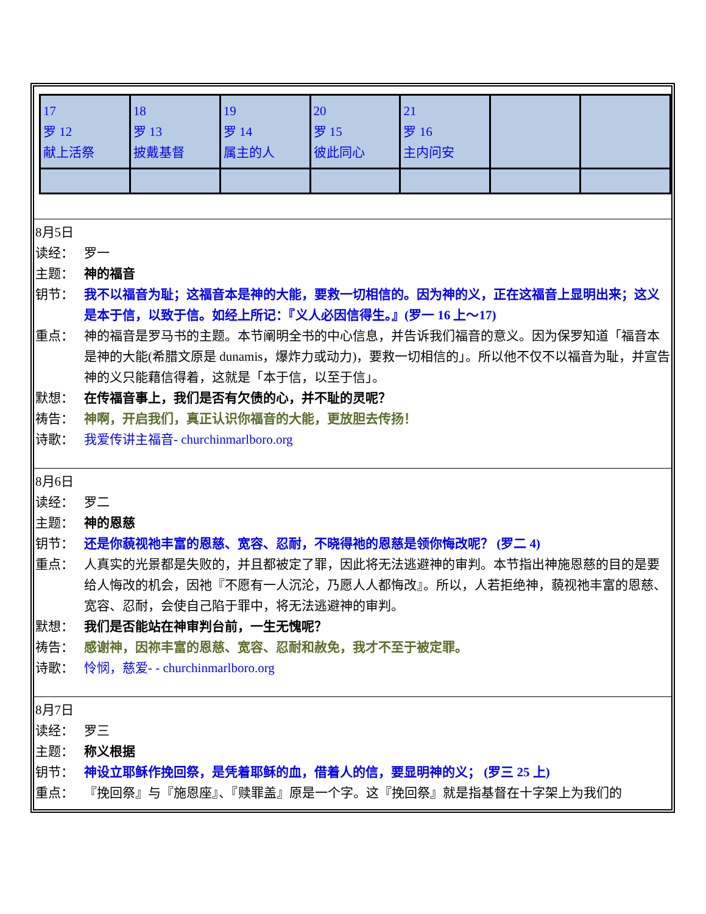| 17 罗 12 献上活祭 | 18 罗 13 披戴基督 | 19 罗 14 属主的人 | 20 罗 15 彼此同心 | 21 罗 16 主内问安 | | |
8月5日
读经： 罗一
主题： 神的福音
钥节： 我不以福音为耻；这福音本是神的大能，要救一切相信的。因为神的义，正在这福音上显明出来；这义是本于信，以致于信。如经上所记：『义人必因信得生。』(罗一 16 上～17)
重点： 神的福音是罗马书的主题。本节阐明全书的中心信息，并告诉我们福音的意义。因为保罗知道「福音本是神的大能(希腊文原是 dunamis，爆炸力或动力)，要救一切相信的」。所以他不仅不以福音为耻，并宣告神的义只能藉信得着，这就是「本于信，以至于信」。
默想： 在传福音事上，我们是否有欠债的心，并不耻的灵呢？
祷告： 神啊，开启我们，真正认识你福音的大能，更放胆去传扬！
诗歌： 我爱传讲主福音- churchinmarlboro.org
8月6日
读经： 罗二
主题： 神的恩慈
钥节： 还是你藐视祂丰富的恩慈、宽容、忍耐，不晓得祂的恩慈是领你悔改呢？ (罗二 4)
重点： 人真实的光景都是失败的，并且都被定了罪，因此将无法逃避神的审判。本节指出神施恩慈的目的是要给人悔改的机会，因祂『不愿有一人沉沦，乃愿人人都悔改』。所以，人若拒绝神，藐视祂丰富的恩慈、宽容、忍耐，会使自己陷于罪中，将无法逃避神的审判。
默想： 我们是否能站在神审判台前，一生无愧呢？
祷告： 感谢神，因祢丰富的恩慈、宽容、忍耐和赦免，我才不至于被定罪。
诗歌： 怜悯，慈爱- - churchinmarlboro.org
8月7日
读经： 罗三
主题： 称义根据
钥节： 神设立耶稣作挽回祭，是凭着耶稣的血，借着人的信，要显明神的义； (罗三 25 上)
重点： 『挽回祭』与『施恩座』、『赎罪盖』原是一个字。这『挽回祭』就是指基督在十字架上为我们的